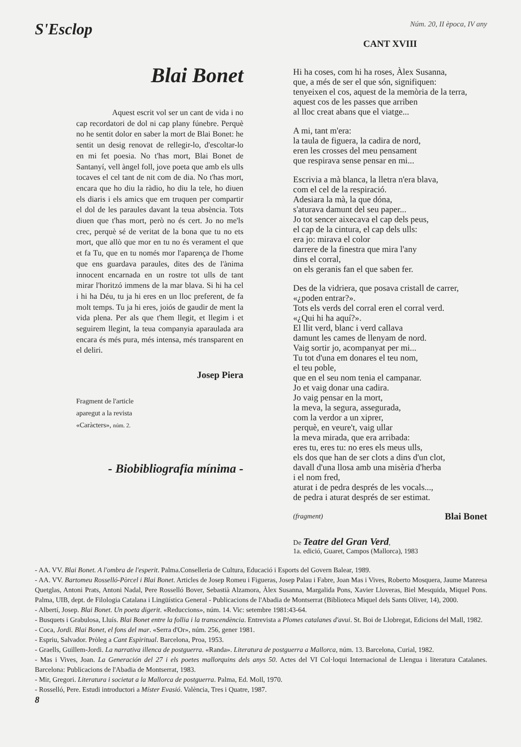S'Esclop
Núm. 20, II època, IV any
Blai Bonet
Aquest escrit vol ser un cant de vida i no cap recordatori de dol ni cap plany fúnebre. Perquè no he sentit dolor en saber la mort de Blai Bonet: he sentit un desig renovat de rellegir-lo, d'escoltar-lo en mi fet poesia. No t'has mort, Blai Bonet de Santanyí, vell àngel foll, jove poeta que amb els ulls tocaves el cel tant de nit com de dia. No t'has mort, encara que ho diu la ràdio, ho diu la tele, ho diuen els diaris i els amics que em truquen per compartir el dol de les paraules davant la teua absència. Tots diuen que t'has mort, però no és cert. Jo no me'ls crec, perquè sé de veritat de la bona que tu no ets mort, que allò que mor en tu no és verament el que et fa Tu, que en tu només mor l'aparença de l'home que ens guardava paraules, dites des de l'ànima innocent encarnada en un rostre tot ulls de tant mirar l'horitzó immens de la mar blava. Si hi ha cel i hi ha Déu, tu ja hi eres en un lloc preferent, de fa molt temps. Tu ja hi eres, joiós de gaudir de ment la vida plena. Per als que t'hem llegit, et llegim i et seguirem llegint, la teua companyia aparaulada ara encara és més pura, més intensa, més transparent en el deliri.
Josep Piera
Fragment de l'article
aparegut a la revista
«Caràcters», núm. 2.
- Biobibliografia mínima -
CANT XVIII
Hi ha coses, com hi ha roses, Àlex Susanna,
que, a més de ser el que són, signifiquen:
tenyeixen el cos, aquest de la memòria de la terra,
aquest cos de les passes que arriben
al lloc creat abans que el viatge...
A mi, tant m'era:
la taula de figuera, la cadira de nord,
eren les crosses del meu pensament
que respirava sense pensar en mi...
Escrivia a mà blanca, la lletra n'era blava,
com el cel de la respiració.
Adesiara la mà, la que dóna,
s'aturava damunt del seu paper...
Jo tot sencer aixecava el cap dels peus,
el cap de la cintura, el cap dels ulls:
era jo: mirava el color
darrere de la finestra que mira l'any
dins el corral,
on els geranis fan el que saben fer.
Des de la vidriera, que posava cristall de carrer,
«¿poden entrar?».
Tots els verds del corral eren el corral verd.
«¿Qui hi ha aquí?».
El llit verd, blanc i verd callava
damunt les cames de llenyam de nord.
Vaig sortir jo, acompanyat per mi...
Tu tot d'una em donares el teu nom,
el teu poble,
que en el seu nom tenia el campanar.
Jo et vaig donar una cadira.
Jo vaig pensar en la mort,
la meva, la segura, assegurada,
com la verdor a un xiprer,
perquè, en veure't, vaig ullar
la meva mirada, que era arribada:
eres tu, eres tu: no eres els meus ulls,
els dos que han de ser clots a dins d'un clot,
davall d'una llosa amb una misèria d'herba
i el nom fred,
aturat i de pedra després de les vocals...,
de pedra i aturat després de ser estimat.
(fragment) Blai Bonet
De Teatre del Gran Verd,
1a. edició, Guaret, Campos (Mallorca), 1983
- AA. VV. Blai Bonet. A l'ombra de l'esperit. Palma.Conselleria de Cultura, Educació i Esports del Govern Balear, 1989.
- AA. VV. Bartomeu Rosselló-Pòrcel i Blai Bonet. Articles de Josep Romeu i Figueras, Josep Palau i Fabre, Joan Mas i Vives, Roberto Mosquera, Jaume Manresa Quetglas, Antoni Prats, Antoni Nadal, Pere Rosselló Bover, Sebastià Alzamora, Àlex Susanna, Margalida Pons, Xavier Lloveras, Biel Mesquida, Miquel Pons. Palma, UIB, dept. de Filologia Catalana i Lingüística General - Publicacions de l'Abadia de Montserrat (Biblioteca Miquel dels Sants Oliver, 14), 2000.
- Albertí, Josep. Blai Bonet. Un poeta digerit. «Reduccions», núm. 14. Vic: setembre 1981:43-64.
- Busquets i Grabulosa, Lluís. Blai Bonet entre la follia i la transcendència. Entrevista a Plomes catalanes d'avui. St. Boi de Llobregat, Edicions del Mall, 1982.
- Coca, Jordi. Blai Bonet, el fons del mar. «Serra d'Or», núm. 256, gener 1981.
- Espriu, Salvador. Pròleg a Cant Espiritual. Barcelona, Proa, 1953.
- Graells, Guillem-Jordi. La narrativa illenca de postguerra. «Randa». Literatura de postguerra a Mallorca, núm. 13. Barcelona, Curial, 1982.
- Mas i Vives, Joan. La Generación del 27 i els poetes mallorquins dels anys 50. Actes del VI Col·loqui Internacional de Llengua i literatura Catalanes. Barcelona: Publicacions de l'Abadia de Montserrat, 1983.
- Mir, Gregori. Literatura i societat a la Mallorca de postguerra. Palma, Ed. Moll, 1970.
- Rosselló, Pere. Estudi introductori a Míster Evasió. València, Tres i Quatre, 1987.
8